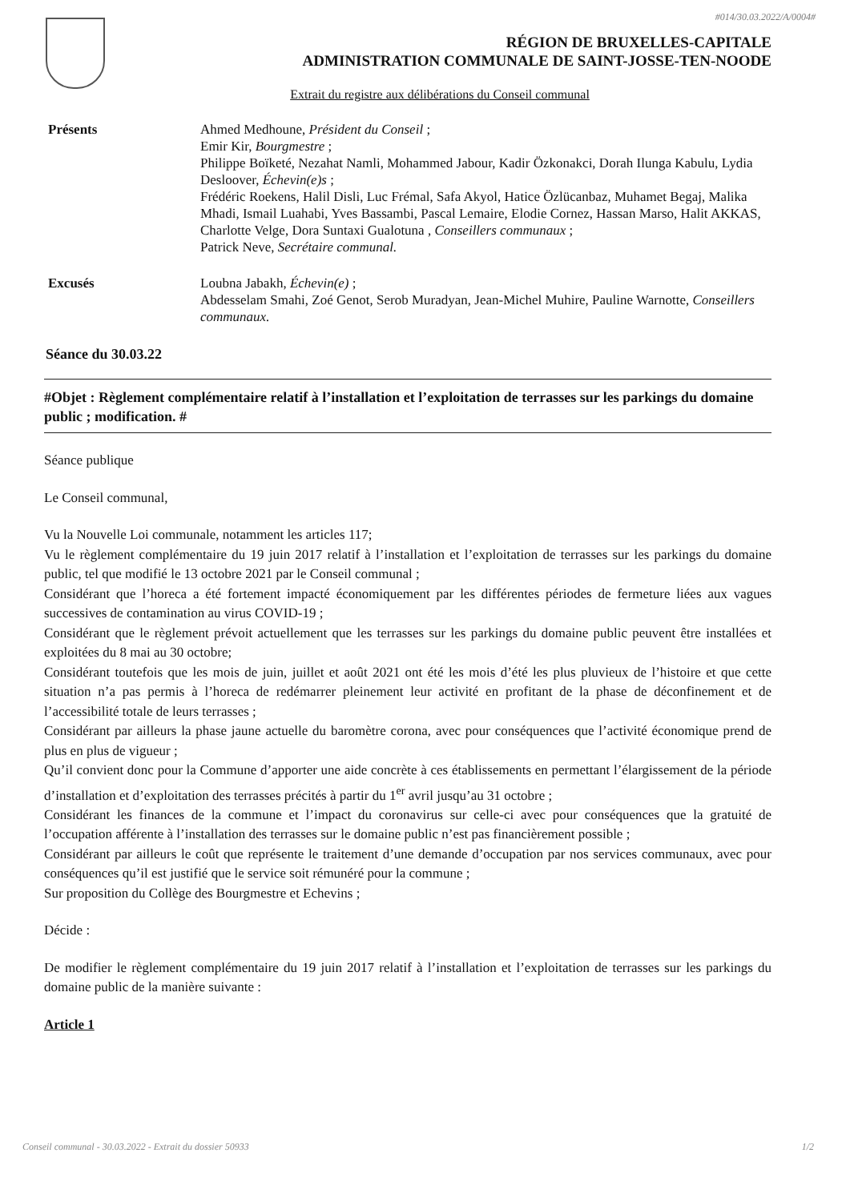#014/30.03.2022/A/0004#
RÉGION DE BRUXELLES-CAPITALE
ADMINISTRATION COMMUNALE DE SAINT-JOSSE-TEN-NOODE
Extrait du registre aux délibérations du Conseil communal
Présents Ahmed Medhoune, Président du Conseil ;
Emir Kir, Bourgmestre ;
Philippe Boïketé, Nezahat Namli, Mohammed Jabour, Kadir Özkonakci, Dorah Ilunga Kabulu, Lydia Desloover, Échevin(e)s ;
Frédéric Roekens, Halil Disli, Luc Frémal, Safa Akyol, Hatice Özlücanbaz, Muhamet Begaj, Malika Mhadi, Ismail Luahabi, Yves Bassambi, Pascal Lemaire, Elodie Cornez, Hassan Marso, Halit AKKAS, Charlotte Velge, Dora Suntaxi Gualotuna , Conseillers communaux ;
Patrick Neve, Secrétaire communal.
Excusés Loubna Jabakh, Échevin(e) ;
Abdesselam Smahi, Zoé Genot, Serob Muradyan, Jean-Michel Muhire, Pauline Warnotte, Conseillers communaux.
Séance du 30.03.22
#Objet : Règlement complémentaire relatif à l’installation et l’exploitation de terrasses sur les parkings du domaine public ; modification. #
Séance publique
Le Conseil communal,
Vu la Nouvelle Loi communale, notamment les articles 117;
Vu le règlement complémentaire du 19 juin 2017 relatif à l’installation et l’exploitation de terrasses sur les parkings du domaine public, tel que modifié le 13 octobre 2021 par le Conseil communal ;
Considérant que l’horeca a été fortement impacté économiquement par les différentes périodes de fermeture liées aux vagues successives de contamination au virus COVID-19 ;
Considérant que le règlement prévoit actuellement que les terrasses sur les parkings du domaine public peuvent être installées et exploitées du 8 mai au 30 octobre;
Considérant toutefois que les mois de juin, juillet et août 2021 ont été les mois d’été les plus pluvieux de l’histoire et que cette situation n’a pas permis à l’horeca de redémarrer pleinement leur activité en profitant de la phase de déconfinement et de l’accessibilité totale de leurs terrasses ;
Considérant par ailleurs la phase jaune actuelle du baromètre corona, avec pour conséquences que l’activité économique prend de plus en plus de vigueur ;
Qu’il convient donc pour la Commune d’apporter une aide concrète à ces établissements en permettant l’élargissement de la période d’installation et d’exploitation des terrasses précités à partir du 1<sup>er</sup> avril jusqu’au 31 octobre ;
Considérant les finances de la commune et l’impact du coronavirus sur celle-ci avec pour conséquences que la gratuité de l’occupation afférente à l’installation des terrasses sur le domaine public n’est pas financièrement possible ;
Considérant par ailleurs le coût que représente le traitement d’une demande d’occupation par nos services communaux, avec pour conséquences qu’il est justifié que le service soit rémunéré pour la commune ;
Sur proposition du Collège des Bourgmestre et Echevins ;
Décide :
De modifier le règlement complémentaire du 19 juin 2017 relatif à l’installation et l’exploitation de terrasses sur les parkings du domaine public de la manière suivante :
Article 1
Conseil communal - 30.03.2022 - Extrait du dossier 50933 1/2